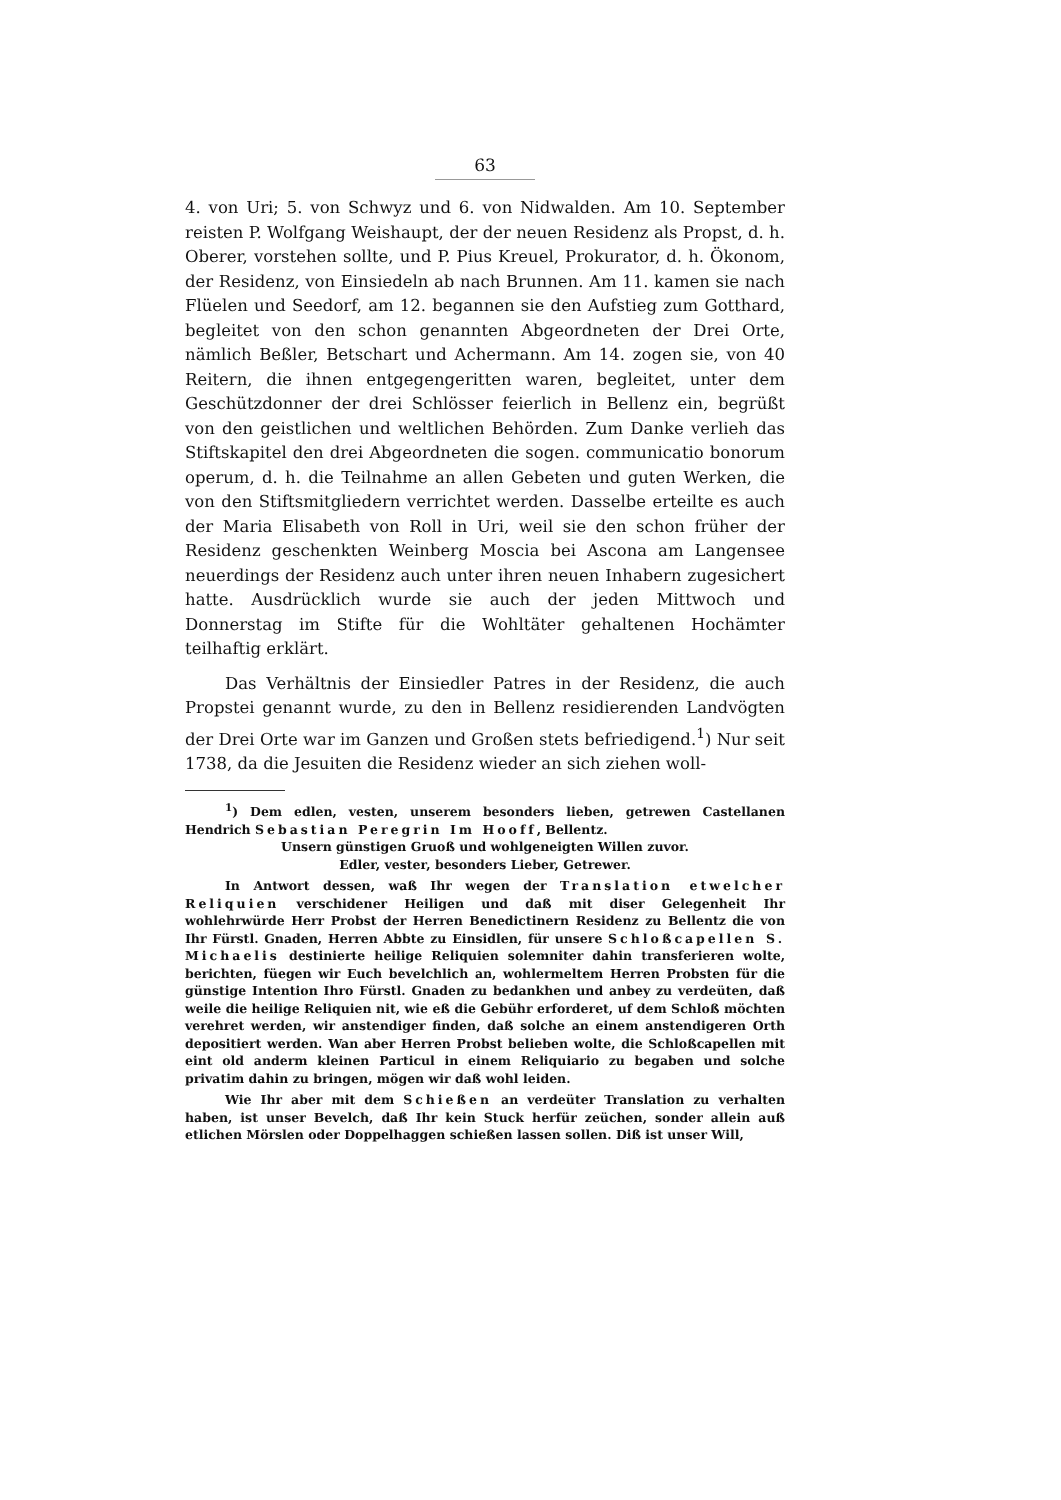63
4. von Uri; 5. von Schwyz und 6. von Nidwalden. Am 10. September reisten P. Wolfgang Weishaupt, der der neuen Residenz als Propst, d. h. Oberer, vorstehen sollte, und P. Pius Kreuel, Prokurator, d. h. Ökonom, der Residenz, von Einsiedeln ab nach Brunnen. Am 11. kamen sie nach Flüelen und Seedorf, am 12. begannen sie den Aufstieg zum Gotthard, begleitet von den schon genannten Abgeordneten der Drei Orte, nämlich Beßler, Betschart und Achermann. Am 14. zogen sie, von 40 Reitern, die ihnen entgegengeritten waren, begleitet, unter dem Geschützdonner der drei Schlösser feierlich in Bellenz ein, begrüßt von den geistlichen und weltlichen Behörden. Zum Danke verlieh das Stiftskapitel den drei Abgeordneten die sogen. communicatio bonorum operum, d. h. die Teilnahme an allen Gebeten und guten Werken, die von den Stiftsmitgliedern verrichtet werden. Dasselbe erteilte es auch der Maria Elisabeth von Roll in Uri, weil sie den schon früher der Residenz geschenkten Weinberg Moscia bei Ascona am Langensee neuerdings der Residenz auch unter ihren neuen Inhabern zugesichert hatte. Ausdrücklich wurde sie auch der jeden Mittwoch und Donnerstag im Stifte für die Wohltäter gehaltenen Hochämter teilhaftig erklärt.
Das Verhältnis der Einsiedler Patres in der Residenz, die auch Propstei genannt wurde, zu den in Bellenz residierenden Landvögten der Drei Orte war im Ganzen und Großen stets befriedigend.<sup>1</sup>) Nur seit 1738, da die Jesuiten die Residenz wieder an sich ziehen woll-
<sup>1</sup>) Dem edlen, vesten, unserem besonders lieben, getrewen Castellanen Hendrich Sebastian Peregrin Im Hooff, Bellentz.
Unsern günstigen Gruoß und wohlgeneigten Willen zuvor.
Edler, vester, besonders Lieber, Getrewer.
In Antwort dessen, waß Ihr wegen der Translation etwelcher Reliquien verschidener Heiligen und daß mit diser Gelegenheit Ihr wohlehrwürde Herr Probst der Herren Benedictinern Residenz zu Bellentz die von Ihr Fürstl. Gnaden, Herren Abbte zu Einsidlen, für unsere Schloßcapellen S. Michaelis destinierte heilige Reliquien solemniter dahin transferieren wolte, berichten, füegen wir Euch bevelchlich an, wohlermeltem Herren Probsten für die günstige Intention Ihro Fürstl. Gnaden zu bedankhen und anbey zu verdeüten, daß weile die heilige Reliquien nit, wie eß die Gebühr erforderet, uf dem Schloß möchten verehret werden, wir anstendiger finden, daß solche an einem anstendigeren Orth depositiert werden. Wan aber Herren Probst belieben wolte, die Schloßcapellen mit eint old anderm kleinen Particul in einem Reliquiario zu begaben und solche privatim dahin zu bringen, mögen wir daß wohl leiden.
Wie Ihr aber mit dem Schießen an verdeüter Translation zu verhalten haben, ist unser Bevelch, daß Ihr kein Stuck herfür zeüchen, sonder allein auß etlichen Mörslen oder Doppelhaggen schießen lassen sollen. Diß ist unser Will,